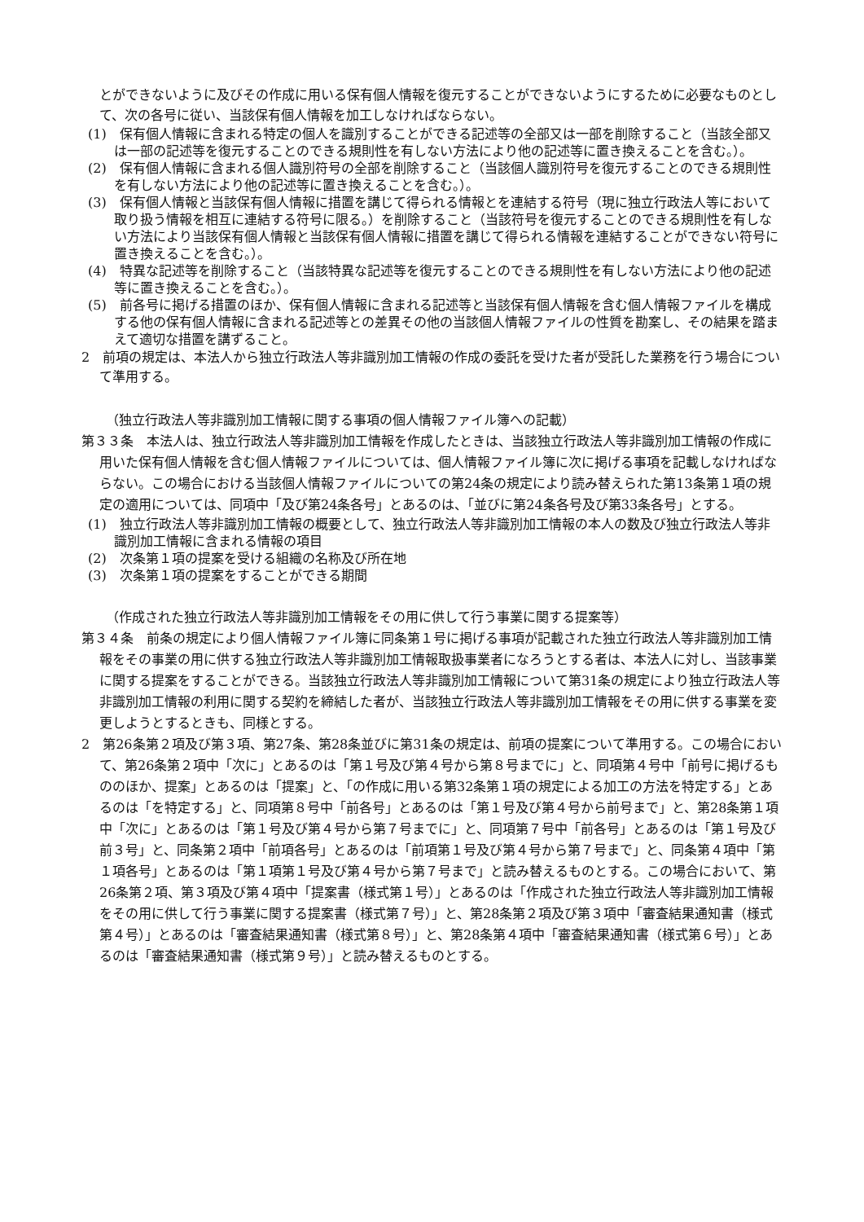とができないように及びその作成に用いる保有個人情報を復元することができないようにするために必要なものとして、次の各号に従い、当該保有個人情報を加工しなければならない。
(1)　保有個人情報に含まれる特定の個人を識別することができる記述等の全部又は一部を削除すること（当該全部又は一部の記述等を復元することのできる規則性を有しない方法により他の記述等に置き換えることを含む。）。
(2)　保有個人情報に含まれる個人識別符号の全部を削除すること（当該個人識別符号を復元することのできる規則性を有しない方法により他の記述等に置き換えることを含む。）。
(3)　保有個人情報と当該保有個人情報に措置を講じて得られる情報とを連結する符号（現に独立行政法人等において取り扱う情報を相互に連結する符号に限る。）を削除すること（当該符号を復元することのできる規則性を有しない方法により当該保有個人情報と当該保有個人情報に措置を講じて得られる情報を連結することができない符号に置き換えることを含む。）。
(4)　特異な記述等を削除すること（当該特異な記述等を復元することのできる規則性を有しない方法により他の記述等に置き換えることを含む。）。
(5)　前各号に掲げる措置のほか、保有個人情報に含まれる記述等と当該保有個人情報を含む個人情報ファイルを構成する他の保有個人情報に含まれる記述等との差異その他の当該個人情報ファイルの性質を勘案し、その結果を踏まえて適切な措置を講ずること。
2　前項の規定は、本法人から独立行政法人等非識別加工情報の作成の委託を受けた者が受託した業務を行う場合について準用する。
（独立行政法人等非識別加工情報に関する事項の個人情報ファイル簿への記載）
第３３条　本法人は、独立行政法人等非識別加工情報を作成したときは、当該独立行政法人等非識別加工情報の作成に用いた保有個人情報を含む個人情報ファイルについては、個人情報ファイル簿に次に掲げる事項を記載しなければならない。この場合における当該個人情報ファイルについての第24条の規定により読み替えられた第13条第１項の規定の適用については、同項中「及び第24条各号」とあるのは、「並びに第24条各号及び第33条各号」とする。
(1)　独立行政法人等非識別加工情報の概要として、独立行政法人等非識別加工情報の本人の数及び独立行政法人等非識別加工情報に含まれる情報の項目
(2)　次条第１項の提案を受ける組織の名称及び所在地
(3)　次条第１項の提案をすることができる期間
（作成された独立行政法人等非識別加工情報をその用に供して行う事業に関する提案等）
第３４条　前条の規定により個人情報ファイル簿に同条第１号に掲げる事項が記載された独立行政法人等非識別加工情報をその事業の用に供する独立行政法人等非識別加工情報取扱事業者になろうとする者は、本法人に対し、当該事業に関する提案をすることができる。当該独立行政法人等非識別加工情報について第31条の規定により独立行政法人等非識別加工情報の利用に関する契約を締結した者が、当該独立行政法人等非識別加工情報をその用に供する事業を変更しようとするときも、同様とする。
2　第26条第２項及び第３項、第27条、第28条並びに第31条の規定は、前項の提案について準用する。この場合において、第26条第２項中「次に」とあるのは「第１号及び第４号から第８号までに」と、同項第４号中「前号に掲げるもののほか、提案」とあるのは「提案」と、「の作成に用いる第32条第１項の規定による加工の方法を特定する」とあるのは「を特定する」と、同項第８号中「前各号」とあるのは「第１号及び第４号から前号まで」と、第28条第１項中「次に」とあるのは「第１号及び第４号から第７号までに」と、同項第７号中「前各号」とあるのは「第１号及び前３号」と、同条第２項中「前項各号」とあるのは「前項第１号及び第４号から第７号まで」と、同条第４項中「第１項各号」とあるのは「第１項第１号及び第４号から第７号まで」と読み替えるものとする。この場合において、第26条第２項、第３項及び第４項中「提案書（様式第１号）」とあるのは「作成された独立行政法人等非識別加工情報をその用に供して行う事業に関する提案書（様式第７号）」と、第28条第２項及び第３項中「審査結果通知書（様式第４号）」とあるのは「審査結果通知書（様式第８号）」と、第28条第４項中「審査結果通知書（様式第６号）」とあるのは「審査結果通知書（様式第９号）」と読み替えるものとする。